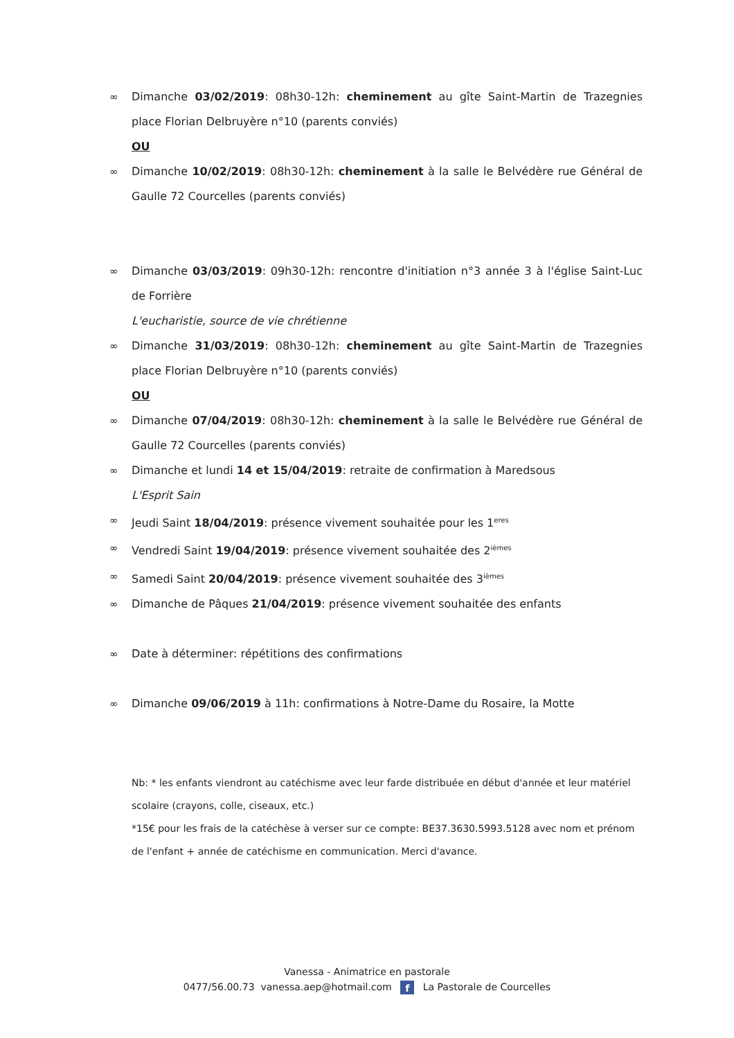∞ Dimanche 03/02/2019: 08h30-12h: cheminement au gîte Saint-Martin de Trazegnies place Florian Delbruyère n°10 (parents conviés)
OU
∞ Dimanche 10/02/2019: 08h30-12h: cheminement à la salle le Belvédère rue Général de Gaulle 72 Courcelles (parents conviés)
∞ Dimanche 03/03/2019: 09h30-12h: rencontre d'initiation n°3 année 3 à l'église Saint-Luc de Forrière
L'eucharistie, source de vie chrétienne
∞ Dimanche 31/03/2019: 08h30-12h: cheminement au gîte Saint-Martin de Trazegnies place Florian Delbruyère n°10 (parents conviés)
OU
∞ Dimanche 07/04/2019: 08h30-12h: cheminement à la salle le Belvédère rue Général de Gaulle 72 Courcelles (parents conviés)
∞ Dimanche et lundi 14 et 15/04/2019: retraite de confirmation à Maredsous
L'Esprit Sain
∞ Jeudi Saint 18/04/2019: présence vivement souhaitée pour les 1<sup>eres</sup>
∞ Vendredi Saint 19/04/2019: présence vivement souhaitée des 2<sup>ièmes</sup>
∞ Samedi Saint 20/04/2019: présence vivement souhaitée des 3<sup>ièmes</sup>
∞ Dimanche de Pâques 21/04/2019: présence vivement souhaitée des enfants
∞ Date à déterminer: répétitions des confirmations
∞ Dimanche 09/06/2019 à 11h: confirmations à Notre-Dame du Rosaire, la Motte
Nb: * les enfants viendront au catéchisme avec leur farde distribuée en début d'année et leur matériel scolaire (crayons, colle, ciseaux, etc.)
*15€ pour les frais de la catéchèse à verser sur ce compte: BE37.3630.5993.5128 avec nom et prénom de l'enfant + année de catéchisme en communication. Merci d'avance.
Vanessa - Animatrice en pastorale
0477/56.00.73 vanessa.aep@hotmail.com f La Pastorale de Courcelles